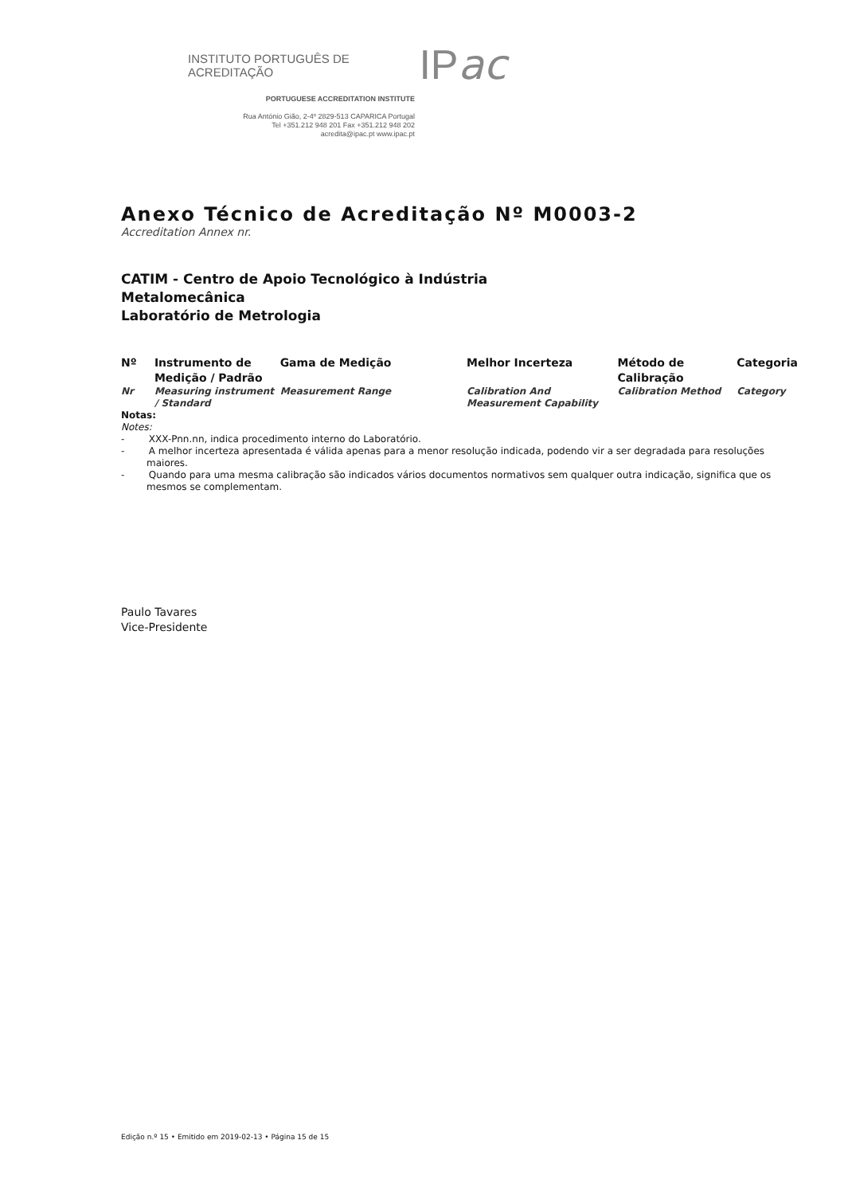INSTITUTO PORTUGUÊS DE ACREDITAÇÃO IP ac
PORTUGUESE ACCREDITATION INSTITUTE
Rua António Gião, 2-4º 2829-513 CAPARICA Portugal
Tel +351.212 948 201 Fax +351.212 948 202
acredita@ipac.pt www.ipac.pt
Anexo Técnico de Acreditação Nº M0003-2
Accreditation Annex nr.
CATIM - Centro de Apoio Tecnológico à Indústria
Metalomecânica
Laboratório de Metrologia
| Nº | Instrumento de Medição / Padrão | Gama de Medição | Melhor Incerteza | Método de Calibração | Categoria |
| --- | --- | --- | --- | --- | --- |
| Nr | Measuring instrument / Standard | Measurement Range | Calibration And Measurement Capability | Calibration Method | Category |
Notas:
Notes:
- XXX-Pnn.nn, indica procedimento interno do Laboratório.
- A melhor incerteza apresentada é válida apenas para a menor resolução indicada, podendo vir a ser degradada para resoluções maiores.
- Quando para uma mesma calibração são indicados vários documentos normativos sem qualquer outra indicação, significa que os mesmos se complementam.
Paulo Tavares
Vice-Presidente
Edição n.º 15 • Emitido em 2019-02-13 • Página 15 de 15